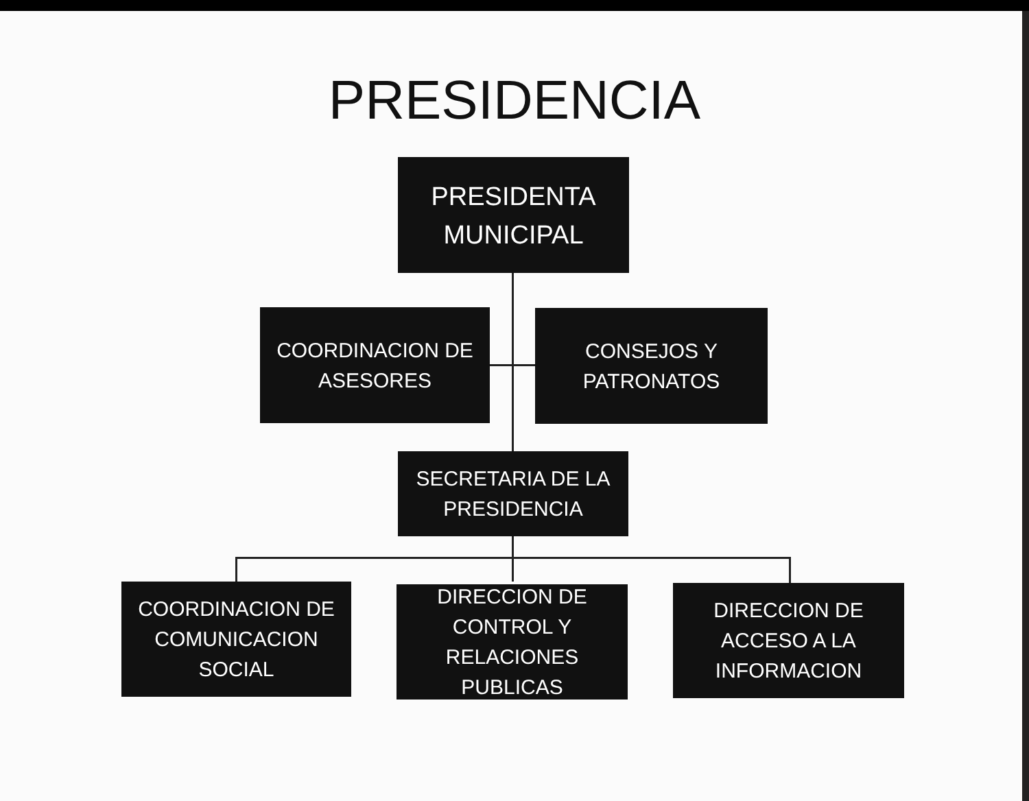PRESIDENCIA
PRESIDENTA
MUNICIPAL
COORDINACION DE
ASESORES
CONSEJOS Y
PATRONATOS
SECRETARIA DE LA
PRESIDENCIA
COORDINACION DE
COMUNICACION
SOCIAL
DIRECCION DE
CONTROL Y
RELACIONES
PUBLICAS
DIRECCION DE
ACCESO A LA
INFORMACION